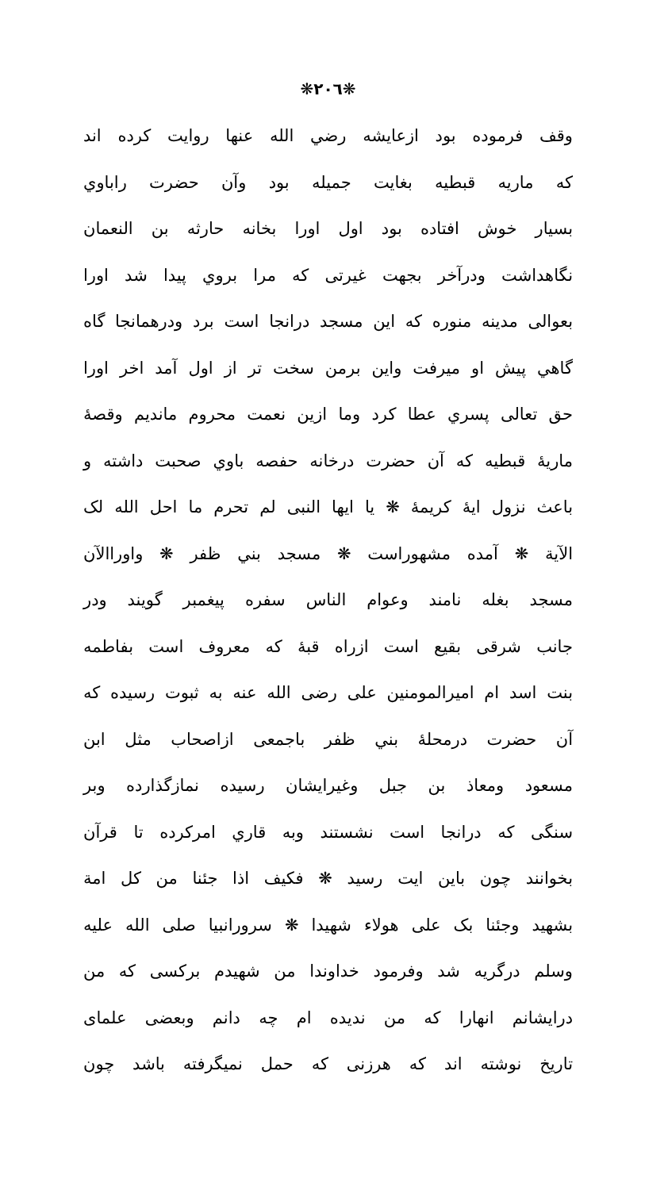❋٢٠٦❋
وقف فرموده بود ازعایشه رضي الله عنها روایت کرده اند
که ماریه قبطیه بغایت جمیله بود وآن حضرت راباوي
بسیار خوش افتاده بود اول اورا بخانه حارثه بن النعمان
نگاهداشت ودرآخر بجهت غیرتی که مرا بروي پیدا شد اورا
بعوالی مدینه منوره که این مسجد درانجا است برد ودرهمانجا گاه
گاهي پیش او میرفت واین برمن سخت تر از اول آمد اخر اورا
حق تعالی پسري عطا کرد وما ازین نعمت محروم ماندیم وقصهٔ
ماریهٔ قبطیه که آن حضرت درخانه حفصه باوي صحبت داشته و
باعث نزول ایهٔ کریمهٔ ❋ یا ایها النبی لم تحرم ما احل الله لک
الآیة ❋ آمده مشهوراست ❋ مسجد بني ظفر ❋ واوراالآن
مسجد بغله نامند وعوام الناس سفره پیغمبر گویند ودر
جانب شرقی بقیع است ازراه قبهٔ که معروف است بفاطمه
بنت اسد ام امیرالمومنین علی رضی الله عنه به ثبوت رسیده که
آن حضرت درمحلهٔ بني ظفر باجمعی ازاصحاب مثل ابن
مسعود ومعاذ بن جبل وغیرایشان رسیده نمازگذارده وبر
سنگی که درانجا است نشستند وبه قاري امرکرده تا قرآن
بخوانند چون باین ایت رسید ❋ فکیف اذا جئنا من کل امة
بشهید وجئنا بک علی هولاء شهیدا ❋ سرورانبیا صلی الله علیه
وسلم درگریه شد وفرمود خداوندا من شهیدم برکسی که من
درایشانم انهارا که من ندیده ام چه دانم وبعضی علمای
تاریخ نوشته اند که هرزنی که حمل نمیگرفته باشد چون